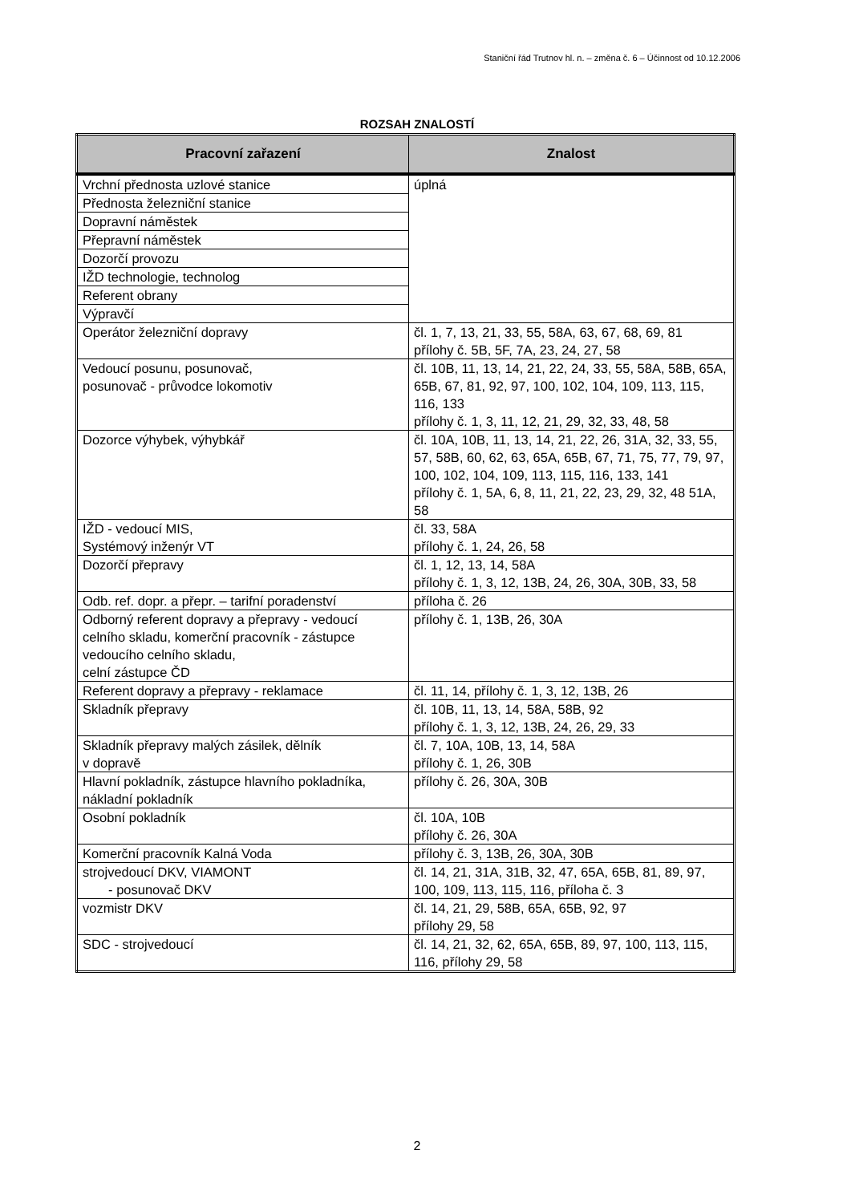Staniční řád Trutnov hl. n. – změna č. 6 – Účinnost od 10.12.2006
ROZSAH ZNALOSTÍ
| Pracovní zařazení | Znalost |
| --- | --- |
| Vrchní přednosta uzlové stanice | úplná |
| Přednosta železniční stanice | |
| Dopravní náměstek | |
| Přepravní náměstek | |
| Dozorčí provozu | |
| IŽD technologie, technolog | |
| Referent obrany | |
| Výpravčí | |
| Operátor železniční dopravy | čl. 1, 7, 13, 21, 33, 55, 58A, 63, 67, 68, 69, 81 přílohy č. 5B, 5F, 7A, 23, 24, 27, 58 |
| Vedoucí posunu, posunovač, posunovač - průvodce lokomotiv | čl. 10B, 11, 13, 14, 21, 22, 24, 33, 55, 58A, 58B, 65A, 65B, 67, 81, 92, 97, 100, 102, 104, 109, 113, 115, 116, 133 přílohy č. 1, 3, 11, 12, 21, 29, 32, 33, 48, 58 |
| Dozorce výhybek, výhybkář | čl. 10A, 10B, 11, 13, 14, 21, 22, 26, 31A, 32, 33, 55, 57, 58B, 60, 62, 63, 65A, 65B, 67, 71, 75, 77, 79, 97, 100, 102, 104, 109, 113, 115, 116, 133, 141 přílohy č. 1, 5A, 6, 8, 11, 21, 22, 23, 29, 32, 48 51A, 58 |
| IŽD - vedoucí MIS, Systémový inženýr VT | čl. 33, 58A přílohy č. 1, 24, 26, 58 |
| Dozorčí přepravy | čl. 1, 12, 13, 14, 58A přílohy č. 1, 3, 12, 13B, 24, 26, 30A, 30B, 33, 58 |
| Odb. ref. dopr. a přepr. – tarifní poradenství | příloha č. 26 |
| Odborný referent dopravy a přepravy - vedoucí celního skladu, komerční pracovník - zástupce vedoucího celního skladu, celní zástupce ČD | přílohy č. 1, 13B, 26, 30A |
| Referent dopravy a přepravy - reklamace | čl. 11, 14, přílohy č. 1, 3, 12, 13B, 26 |
| Skladník přepravy | čl. 10B, 11, 13, 14, 58A, 58B, 92 přílohy č. 1, 3, 12, 13B, 24, 26, 29, 33 |
| Skladník přepravy malých zásilek, dělník v dopravě | čl. 7, 10A, 10B, 13, 14, 58A přílohy č. 1, 26, 30B |
| Hlavní pokladník, zástupce hlavního pokladníka, nákladní pokladník | přílohy č. 26, 30A, 30B |
| Osobní pokladník | čl. 10A, 10B přílohy č. 26, 30A |
| Komerční pracovník Kalná Voda | přílohy č. 3, 13B, 26, 30A, 30B |
| strojvedoucí DKV, VIAMONT - posunovač DKV | čl. 14, 21, 31A, 31B, 32, 47, 65A, 65B, 81, 89, 97, 100, 109, 113, 115, 116, příloha č. 3 |
| vozmistr DKV | čl. 14, 21, 29, 58B, 65A, 65B, 92, 97 přílohy 29, 58 |
| SDC - strojvedoucí | čl. 14, 21, 32, 62, 65A, 65B, 89, 97, 100, 113, 115, 116, přílohy 29, 58 |
2